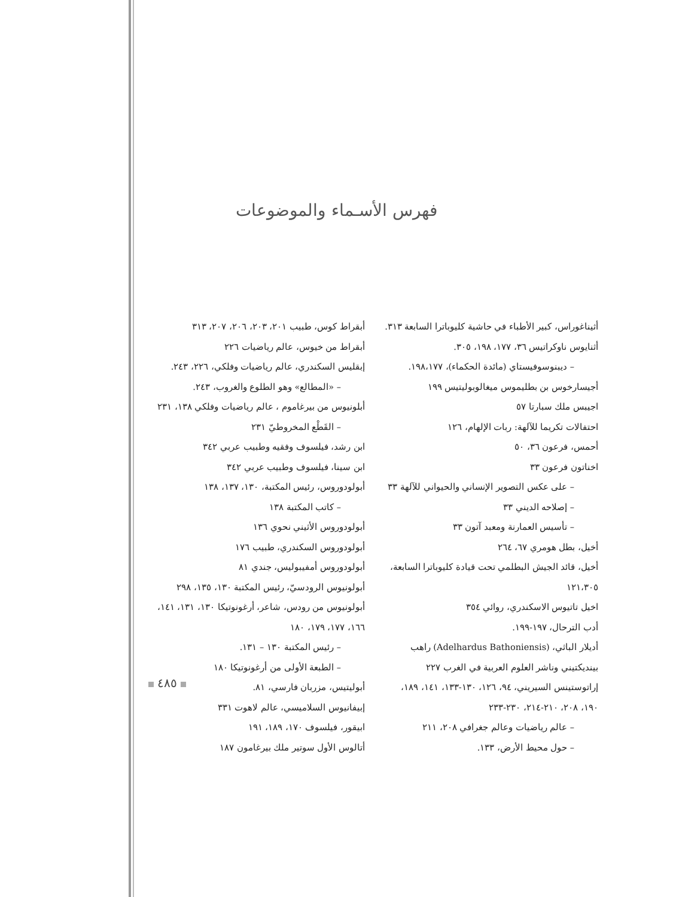فهرس الأسـماء والموضوعات
أبقراط كوس، طبيب ٢٠١، ٢٠٣، ٢٠٦، ٢٠٧، ٣١٣
أبقراط من خيوس، عالم رياضيات ٢٢٦
إبقليس السكندري، عالم رياضيات وفلكي، ٢٢٦، ٢٤٣.
– «المطالع» وهو الطلوع والغروب، ٢٤٣.
أبلونيوس من بيرغاموم ، عالم رياضيات وفلكي ١٣٨، ٢٣١
– القَطْع المخروطيّ ٢٣١
ابن رشد، فيلسوف وفقيه وطبيب عربي ٣٤٢
ابن سينا، فيلسوف وطبيب عربي ٣٤٢
أبولودوروس، رئيس المكتبة، ١٣٠، ١٣٧، ١٣٨
– كاتب المكتبة ١٣٨
أبولودوروس الأثيني نحوي ١٣٦
أبولودوروس السكندري، طبيب ١٧٦
أبولودوروس أمفيبوليس، جندي ٨١
أبولونيوس الرودسيّ، رئيس المكتبة ١٣٠، ١٣٥، ٢٩٨
أبولونيوس من رودس، شاعر، أرغونوتيكا ١٣٠، ١٣١، ١٤١،
١٦٦، ١٧٧، ١٧٩، ١٨٠
– رئيس المكتبة ١٣٠ – ١٣١.
– الطبعة الأولى من أرغونوتيكا ١٨٠
أبوليتيس، مزربان فارسي، ٨١.
إبيفانيوس السلاميسي، عالم لاهوت ٣٣١
ابيقور، فيلسوف ١٧٠، ١٨٩، ١٩١
أتالوس الأول سوتير ملك بيرغامون ١٨٧
أثيناغوراس، كبير الأطباء في حاشية كليوباترا السابعة ٣١٣.
أثنايوس ناوكراتيس ٣٦، ١٧٧، ١٩٨، ٣٠٥.
– ديبنوسوفيستاي (مائدة الحكماء)، ١٩٨،١٧٧.
أجيسارخوس بن بطليموس ميغالوبوليتيس ١٩٩
اجيبس ملك سبارتا ٥٧
احتفالات تكريما للآلهة: ربات الإلهام، ١٢٦
أحمس، فرعون ٣٦، ٥٠
اخناتون فرعون ٣٣
– على عكس التصوير الإنساني والحيواني للآلهة ٣٣
– إصلاحه الديني ٣٣
– تأسيس العمارنة ومعبد آتون ٣٣
أخيل، بطل هومري ٦٧، ٢٦٤
أخيل، قائد الجيش البطلمي تحت قيادة كليوباترا السابعة،
١٢١،٣٠٥
اخيل تاتيوس الاسكندري، روائي ٣٥٤
أدب الترحال، ١٩٧-١٩٩.
أديلار الباثي، (Adelhardus Bathoniensis) راهب
بينديكتيني وناشر العلوم العربية في الغرب ٢٢٧
إراتوستينس السيريني، ٩٤، ١٢٦، ١٣٠-١٣٣، ١٤١، ١٨٩،
١٩٠، ٢٠٨، ٢١٠-٢١٤، ٢٣٠-٢٣٣
– عالم رياضيات وعالم جغرافي ٢٠٨، ٢١١
– حول محيط الأرض، ١٣٣.
٤٨٥